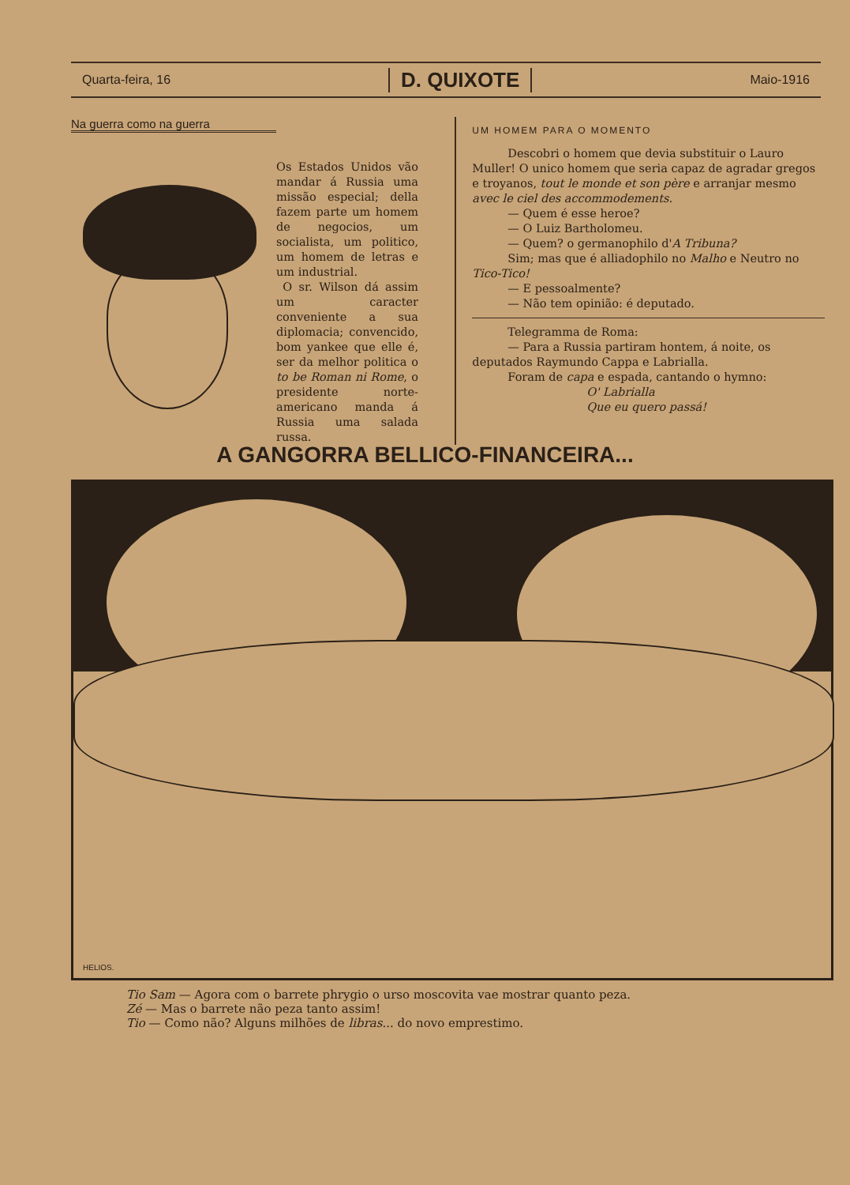Quarta-feira, 16
D. QUIXOTE
Maio-1916
Na guerra como na guerra
Os Estados Unidos vão mandar á Russia uma missão especial; della fazem parte um homem de negocios, um socialista, um politico, um homem de letras e um industrial.
O sr. Wilson dá assim um caracter conveniente a sua diplomacia; convencido, bom yankee que elle é, ser da melhor politica o to be Roman ni Rome, o presidente norte-americano manda á Russia uma salada russa.
UM HOMEM PARA O MOMENTO
Descobri o homem que devia substituir o Lauro Muller! O unico homem que seria capaz de agradar gregos e troyanos, tout le monde et son père e arranjar mesmo avec le ciel des accommodements.
— Quem é esse heroe?
— O Luiz Bartholomeu.
— Quem? o germanophilo d'A Tribuna?
Sim; mas que é alliadophilo no Malho e Neutro no Tico-Tico!
— E pessoalmente?
— Não tem opinião: é deputado.
Telegramma de Roma:
— Para a Russia partiram hontem, á noite, os deputados Raymundo Cappa e Labrialla.
Foram de capa e espada, cantando o hymno:
O' Labrialla
Que eu quero passá!
A GANGORRA BELLICO-FINANCEIRA...
HELIOS.
Tio Sam — Agora com o barrete phrygio o urso moscovita vae mostrar quanto peza.
Zé — Mas o barrete não peza tanto assim!
Tio — Como não? Alguns milhões de libras... do novo emprestimo.